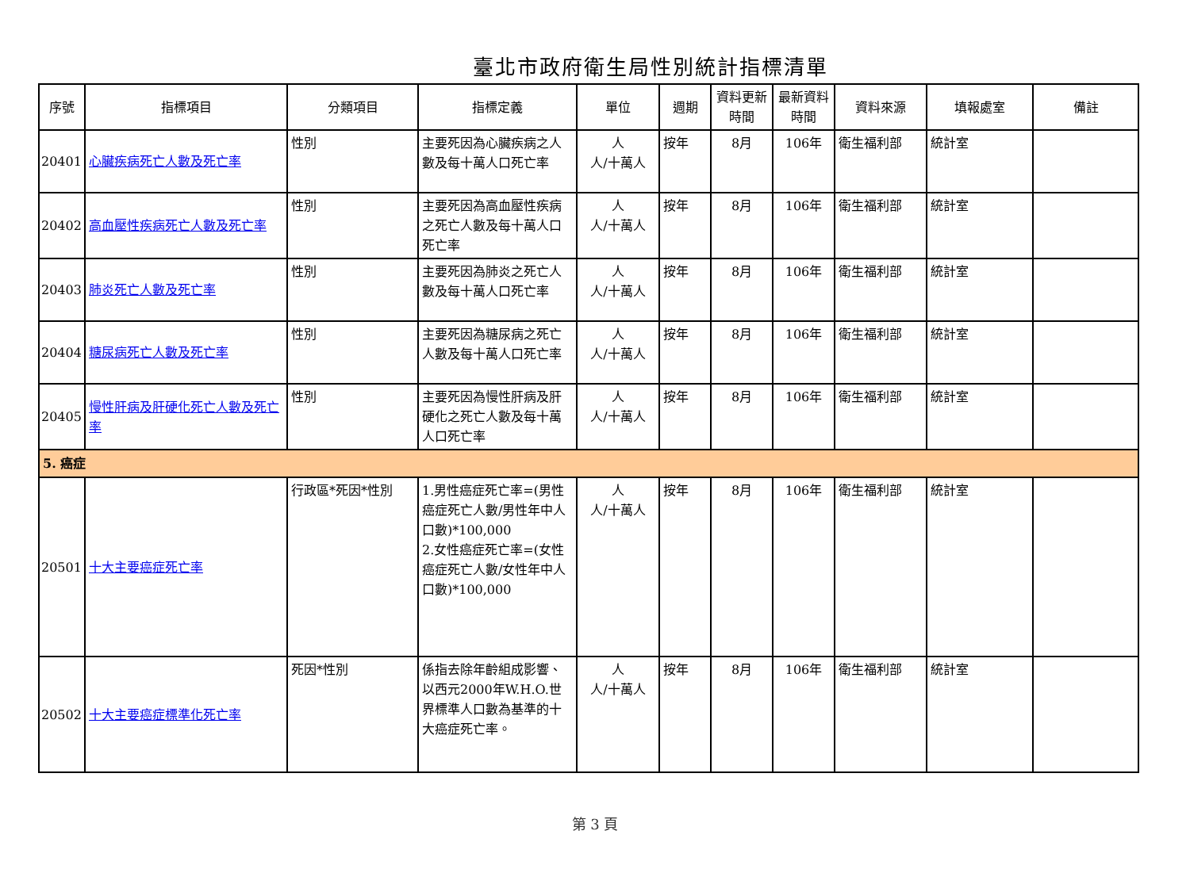臺北市政府衛生局性別統計指標清單
| 序號 | 指標項目 | 分類項目 | 指標定義 | 單位 | 週期 | 資料更新時間 | 最新資料時間 | 資料來源 | 填報處室 | 備註 |
| --- | --- | --- | --- | --- | --- | --- | --- | --- | --- | --- |
| 20401 | 心臟疾病死亡人數及死亡率 | 性別 | 主要死因為心臟疾病之人數及每十萬人口死亡率 | 人 人/十萬人 | 按年 | 8月 | 106年 | 衛生福利部 | 統計室 | |
| 20402 | 高血壓性疾病死亡人數及死亡率 | 性別 | 主要死因為高血壓性疾病之死亡人數及每十萬人口死亡率 | 人 人/十萬人 | 按年 | 8月 | 106年 | 衛生福利部 | 統計室 | |
| 20403 | 肺炎死亡人數及死亡率 | 性別 | 主要死因為肺炎之死亡人數及每十萬人口死亡率 | 人 人/十萬人 | 按年 | 8月 | 106年 | 衛生福利部 | 統計室 | |
| 20404 | 糖尿病死亡人數及死亡率 | 性別 | 主要死因為糖尿病之死亡人數及每十萬人口死亡率 | 人 人/十萬人 | 按年 | 8月 | 106年 | 衛生福利部 | 統計室 | |
| 20405 | 慢性肝病及肝硬化死亡人數及死亡率 | 性別 | 主要死因為慢性肝病及肝硬化之死亡人數及每十萬人口死亡率 | 人 人/十萬人 | 按年 | 8月 | 106年 | 衛生福利部 | 統計室 | |
| 5. 癌症 | | | | | | | | | | |
| 20501 | 十大主要癌症死亡率 | 行政區*死因*性別 | 1.男性癌症死亡率=(男性癌症死亡人數/男性年中人口數)*100,000 2.女性癌症死亡率=(女性癌症死亡人數/女性年中人口數)*100,000 | 人 人/十萬人 | 按年 | 8月 | 106年 | 衛生福利部 | 統計室 | |
| 20502 | 十大主要癌症標準化死亡率 | 死因*性別 | 係指去除年齡組成影響、以西元2000年W.H.O.世界標準人口數為基準的十大癌症死亡率。 | 人 人/十萬人 | 按年 | 8月 | 106年 | 衛生福利部 | 統計室 | |
第 3 頁